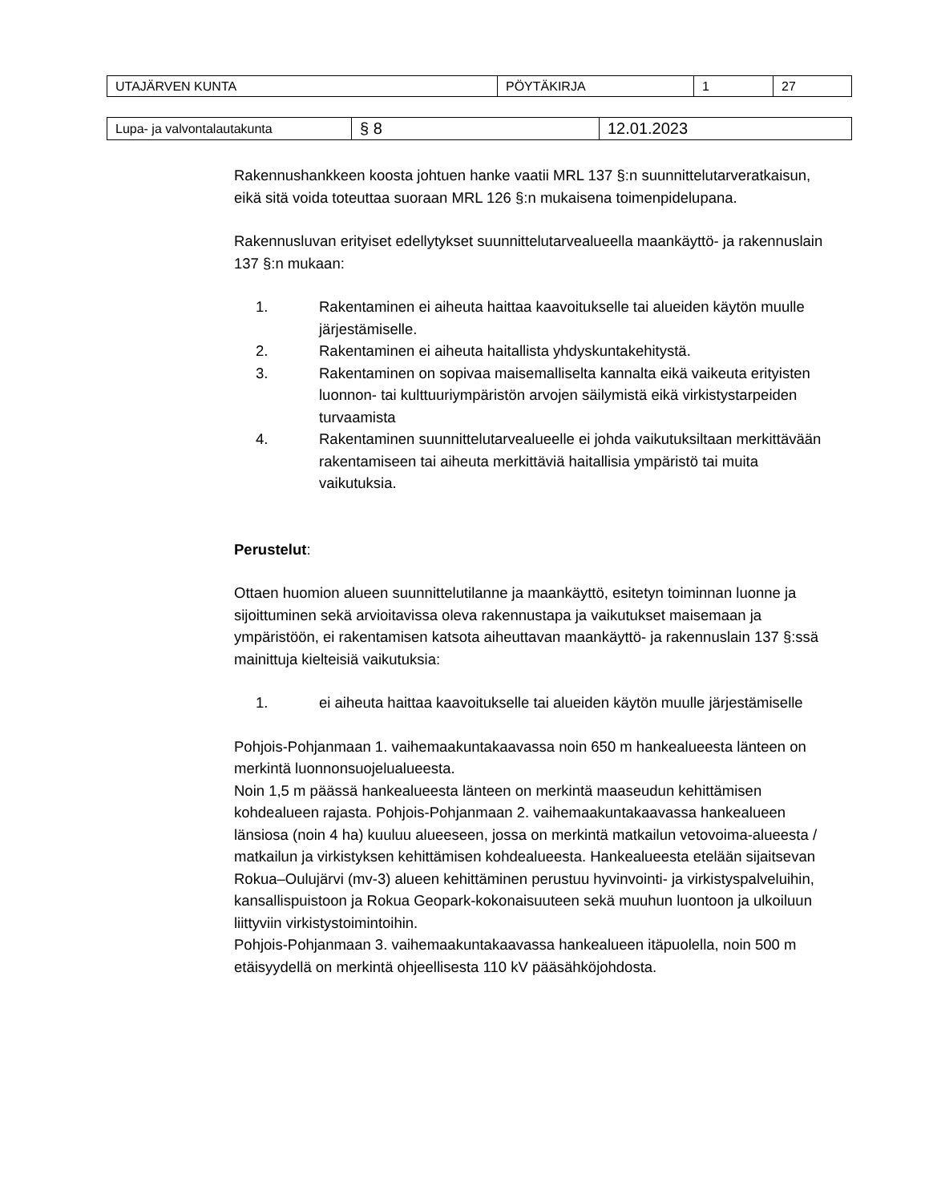| UTAJÄRVEN KUNTA | PÖYTÄKIRJA | 1 | 27 |
| Lupa- ja valvontalautakunta | § 8 | 12.01.2023 |
Rakennushankkeen koosta johtuen hanke vaatii MRL 137 §:n suunnittelutarveratkaisun, eikä sitä voida toteuttaa suoraan MRL 126 §:n mukaisena toimenpidelupana.
Rakennusluvan erityiset edellytykset suunnittelutarvealueella maankäyttö- ja rakennuslain 137 §:n mukaan:
1. Rakentaminen ei aiheuta haittaa kaavoitukselle tai alueiden käytön muulle järjestämiselle.
2. Rakentaminen ei aiheuta haitallista yhdyskuntakehitystä.
3. Rakentaminen on sopivaa maisemalliselta kannalta eikä vaikeuta erityisten luonnon- tai kulttuuriympäristön arvojen säilymistä eikä virkistystarpeiden turvaamista
4. Rakentaminen suunnittelutarvealueelle ei johda vaikutuksiltaan merkittävään rakentamiseen tai aiheuta merkittäviä haitallisia ympäristö tai muita vaikutuksia.
Perustelut:
Ottaen huomion alueen suunnittelutilanne ja maankäyttö, esitetyn toiminnan luonne ja sijoittuminen sekä arvioitavissa oleva rakennustapa ja vaikutukset maisemaan ja ympäristöön, ei rakentamisen katsota aiheuttavan maankäyttö- ja rakennuslain 137 §:ssä mainittuja kielteisiä vaikutuksia:
1. ei aiheuta haittaa kaavoitukselle tai alueiden käytön muulle järjestämiselle
Pohjois-Pohjanmaan 1. vaihemaakuntakaavassa noin 650 m hankealueesta länteen on merkintä luonnonsuojelualueesta.
Noin 1,5 m päässä hankealueesta länteen on merkintä maaseudun kehittämisen kohdealueen rajasta. Pohjois-Pohjanmaan 2. vaihemaakuntakaavassa hankealueen länsiosa (noin 4 ha) kuuluu alueeseen, jossa on merkintä matkailun vetovoima-alueesta / matkailun ja virkistyksen kehittämisen kohdealueesta. Hankealueesta etelään sijaitsevan Rokua–Oulujärvi (mv-3) alueen kehittäminen perustuu hyvinvointi- ja virkistyspalveluihin, kansallispuistoon ja Rokua Geopark-kokonaisuuteen sekä muuhun luontoon ja ulkoiluun liittyviin virkistystoimintoihin.
Pohjois-Pohjanmaan 3. vaihemaakuntakaavassa hankealueen itäpuolella, noin 500 m etäisyydellä on merkintä ohjeellisesta 110 kV pääsähköjohdosta.